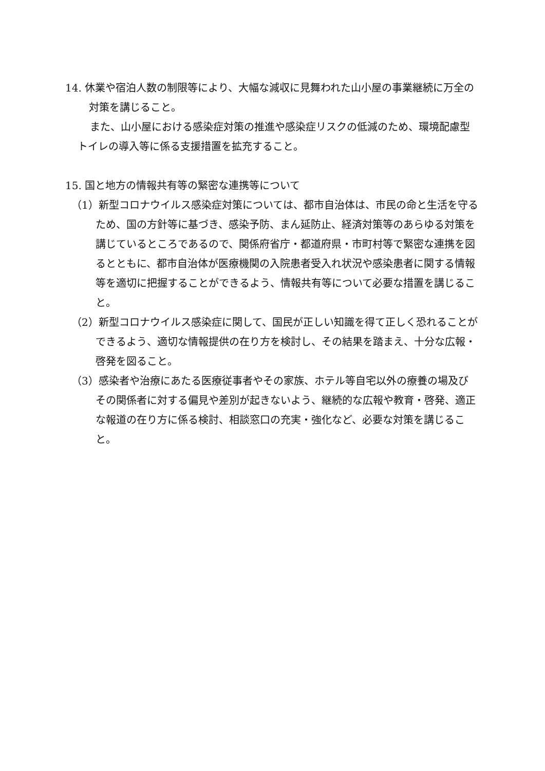14. 休業や宿泊人数の制限等により、大幅な減収に見舞われた山小屋の事業継続に万全の対策を講じること。
また、山小屋における感染症対策の推進や感染症リスクの低減のため、環境配慮型トイレの導入等に係る支援措置を拡充すること。
15. 国と地方の情報共有等の緊密な連携等について
（1）新型コロナウイルス感染症対策については、都市自治体は、市民の命と生活を守るため、国の方針等に基づき、感染予防、まん延防止、経済対策等のあらゆる対策を講じているところであるので、関係府省庁・都道府県・市町村等で緊密な連携を図るとともに、都市自治体が医療機関の入院患者受入れ状況や感染患者に関する情報等を適切に把握することができるよう、情報共有等について必要な措置を講じること。
（2）新型コロナウイルス感染症に関して、国民が正しい知識を得て正しく恐れることができるよう、適切な情報提供の在り方を検討し、その結果を踏まえ、十分な広報・啓発を図ること。
（3）感染者や治療にあたる医療従事者やその家族、ホテル等自宅以外の療養の場及びその関係者に対する偏見や差別が起きないよう、継続的な広報や教育・啓発、適正な報道の在り方に係る検討、相談窓口の充実・強化など、必要な対策を講じること。